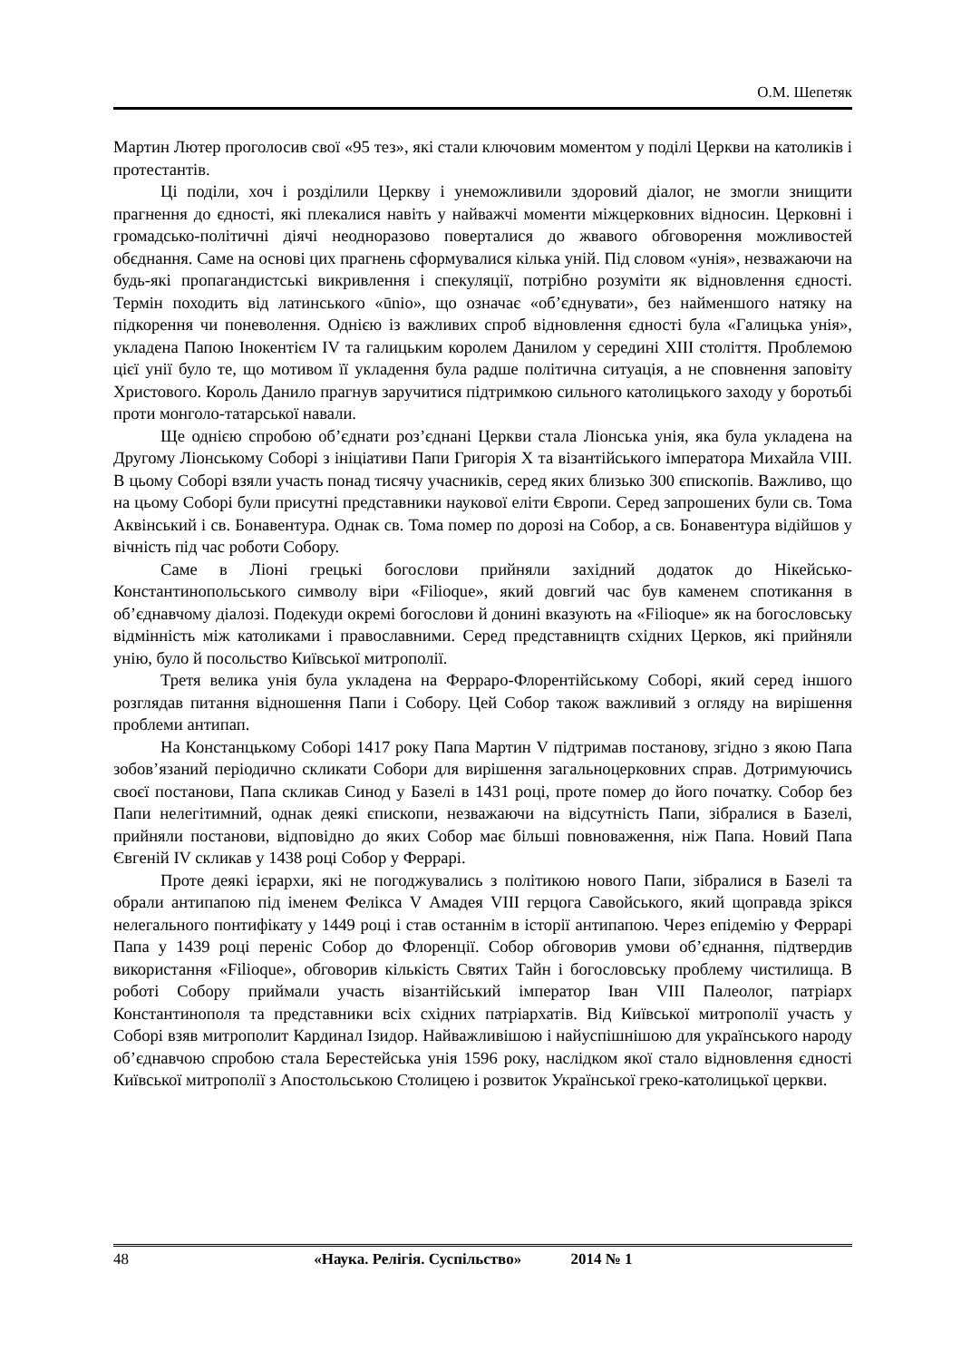О.М. Шепетяк
Мартин Лютер проголосив свої «95 тез», які стали ключовим моментом у поділі Церкви на католиків і протестантів.
Ці поділи, хоч і розділили Церкву і унеможливили здоровий діалог, не змогли знищити прагнення до єдності, які плекалися навіть у найважчі моменти міжцерковних відносин. Церковні і громадсько-політичні діячі неодноразово поверталися до жвавого обговорення можливостей обєднання. Саме на основі цих прагнень сформувалися кілька уній. Під словом «унія», незважаючи на будь-які пропагандистські викривлення і спекуляції, потрібно розуміти як відновлення єдності. Термін походить від латинського «ūnio», що означає «об’єднувати», без найменшого натяку на підкорення чи поневолення. Однією із важливих спроб відновлення єдності була «Галицька унія», укладена Папою Інокентієм IV та галицьким королем Данилом у середині XIII століття. Проблемою цієї унії було те, що мотивом її укладення була радше політична ситуація, а не сповнення заповіту Христового. Король Данило прагнув заручитися підтримкою сильного католицького заходу у боротьбі проти монголо-татарської навали.
Ще однією спробою об’єднати роз’єднані Церкви стала Ліонська унія, яка була укладена на Другому Ліонському Соборі з ініціативи Папи Григорія Х та візантійського імператора Михайла VIII. В цьому Соборі взяли участь понад тисячу учасників, серед яких близько 300 єпископів. Важливо, що на цьому Соборі були присутні представники наукової еліти Європи. Серед запрошених були св. Тома Аквінський і св. Бонавентура. Однак св. Тома помер по дорозі на Собор, а св. Бонавентура відійшов у вічність під час роботи Собору.
Саме в Ліоні грецькі богослови прийняли західний додаток до Нікейсько-Константинопольського символу віри «Filioque», який довгий час був каменем спотикання в об’єднавчому діалозі. Подекуди окремі богослови й донині вказують на «Filioque» як на богословську відмінність між католиками і православними. Серед представництв східних Церков, які прийняли унію, було й посольство Київської митрополії.
Третя велика унія була укладена на Ферраро-Флорентійському Соборі, який серед іншого розглядав питання відношення Папи і Собору. Цей Собор також важливий з огляду на вирішення проблеми антипап.
На Констанцькому Соборі 1417 року Папа Мартин V підтримав постанову, згідно з якою Папа зобов’язаний періодично скликати Собори для вирішення загальноцерковних справ. Дотримуючись своєї постанови, Папа скликав Синод у Базелі в 1431 році, проте помер до його початку. Собор без Папи нелегітимний, однак деякі єпископи, незважаючи на відсутність Папи, зібралися в Базелі, прийняли постанови, відповідно до яких Собор має більші повноваження, ніж Папа. Новий Папа Євгеній IV скликав у 1438 році Собор у Феррарі.
Проте деякі ієрархи, які не погоджувались з політикою нового Папи, зібралися в Базелі та обрали антипапою під іменем Фелікса V Амадея VIII герцога Савойського, який щоправда зрікся нелегального понтифікату у 1449 році і став останнім в історії антипапою. Через епідемію у Феррарі Папа у 1439 році переніс Собор до Флоренції. Собор обговорив умови об’єднання, підтвердив використання «Filioque», обговорив кількість Святих Тайн і богословську проблему чистилища. В роботі Собору приймали участь візантійський імператор Іван VIII Палеолог, патріарх Константинополя та представники всіх східних патріархатів. Від Київської митрополії участь у Соборі взяв митрополит Кардинал Ізидор. Найважливішою і найуспішнішою для українського народу об’єднавчою спробою стала Берестейська унія 1596 року, наслідком якої стало відновлення єдності Київської митрополії з Апостольською Столицею і розвиток Української греко-католицької церкви.
48 «Наука. Релігія. Суспільство» 2014 № 1